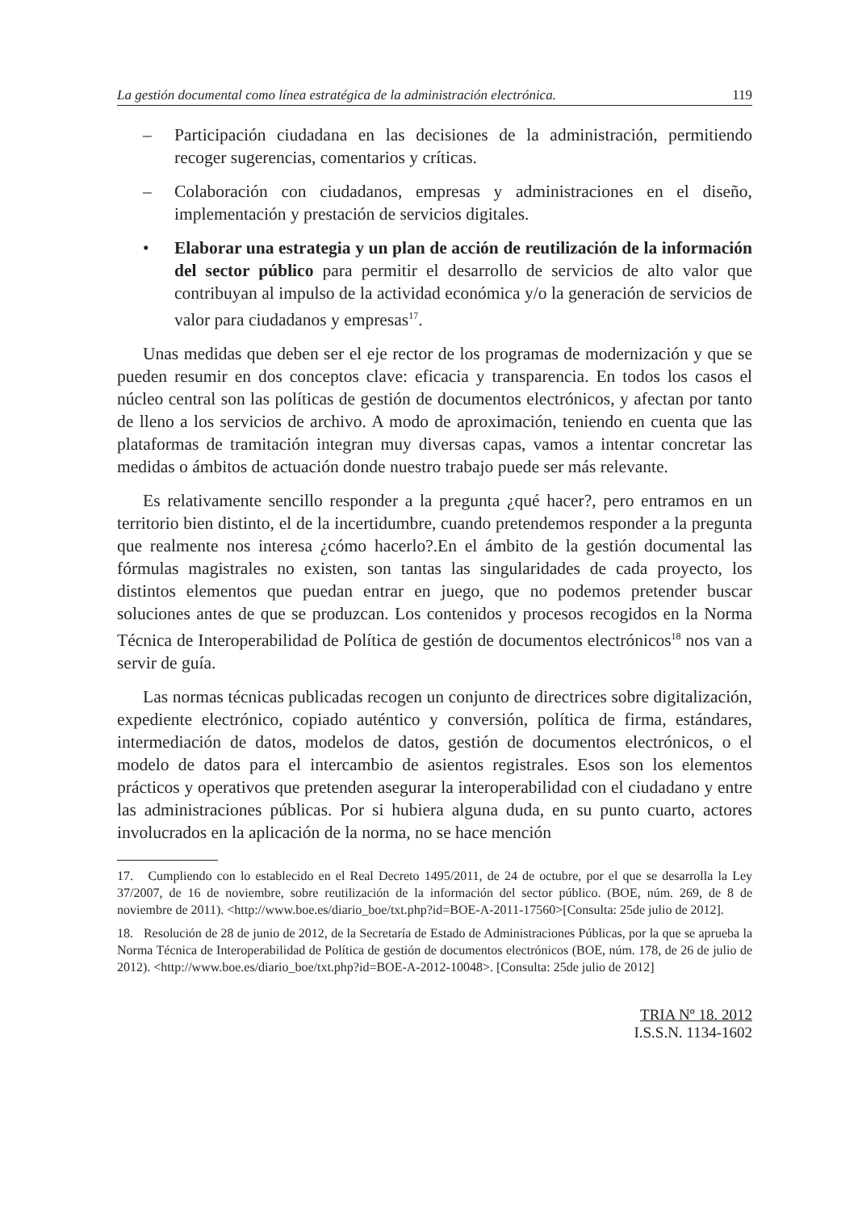La gestión documental como línea estratégica de la administración electrónica. 119
– Participación ciudadana en las decisiones de la administración, permitiendo recoger sugerencias, comentarios y críticas.
– Colaboración con ciudadanos, empresas y administraciones en el diseño, implementación y prestación de servicios digitales.
• Elaborar una estrategia y un plan de acción de reutilización de la información del sector público para permitir el desarrollo de servicios de alto valor que contribuyan al impulso de la actividad económica y/o la generación de servicios de valor para ciudadanos y empresas<sup>17</sup>.
Unas medidas que deben ser el eje rector de los programas de modernización y que se pueden resumir en dos conceptos clave: eficacia y transparencia. En todos los casos el núcleo central son las políticas de gestión de documentos electrónicos, y afectan por tanto de lleno a los servicios de archivo. A modo de aproximación, teniendo en cuenta que las plataformas de tramitación integran muy diversas capas, vamos a intentar concretar las medidas o ámbitos de actuación donde nuestro trabajo puede ser más relevante.
Es relativamente sencillo responder a la pregunta ¿qué hacer?, pero entramos en un territorio bien distinto, el de la incertidumbre, cuando pretendemos responder a la pregunta que realmente nos interesa ¿cómo hacerlo?.En el ámbito de la gestión documental las fórmulas magistrales no existen, son tantas las singularidades de cada proyecto, los distintos elementos que puedan entrar en juego, que no podemos pretender buscar soluciones antes de que se produzcan. Los contenidos y procesos recogidos en la Norma Técnica de Interoperabilidad de Política de gestión de documentos electrónicos<sup>18</sup> nos van a servir de guía.
Las normas técnicas publicadas recogen un conjunto de directrices sobre digitalización, expediente electrónico, copiado auténtico y conversión, política de firma, estándares, intermediación de datos, modelos de datos, gestión de documentos electrónicos, o el modelo de datos para el intercambio de asientos registrales. Esos son los elementos prácticos y operativos que pretenden asegurar la interoperabilidad con el ciudadano y entre las administraciones públicas. Por si hubiera alguna duda, en su punto cuarto, actores involucrados en la aplicación de la norma, no se hace mención
17. Cumpliendo con lo establecido en el Real Decreto 1495/2011, de 24 de octubre, por el que se desarrolla la Ley 37/2007, de 16 de noviembre, sobre reutilización de la información del sector público. (BOE, núm. 269, de 8 de noviembre de 2011). <http://www.boe.es/diario_boe/txt.php?id=BOE-A-2011-17560>[Consulta: 25de julio de 2012].
18. Resolución de 28 de junio de 2012, de la Secretaría de Estado de Administraciones Públicas, por la que se aprueba la Norma Técnica de Interoperabilidad de Política de gestión de documentos electrónicos (BOE, núm. 178, de 26 de julio de 2012). <http://www.boe.es/diario_boe/txt.php?id=BOE-A-2012-10048>. [Consulta: 25de julio de 2012]
TRIA Nº 18. 2012
I.S.S.N. 1134-1602